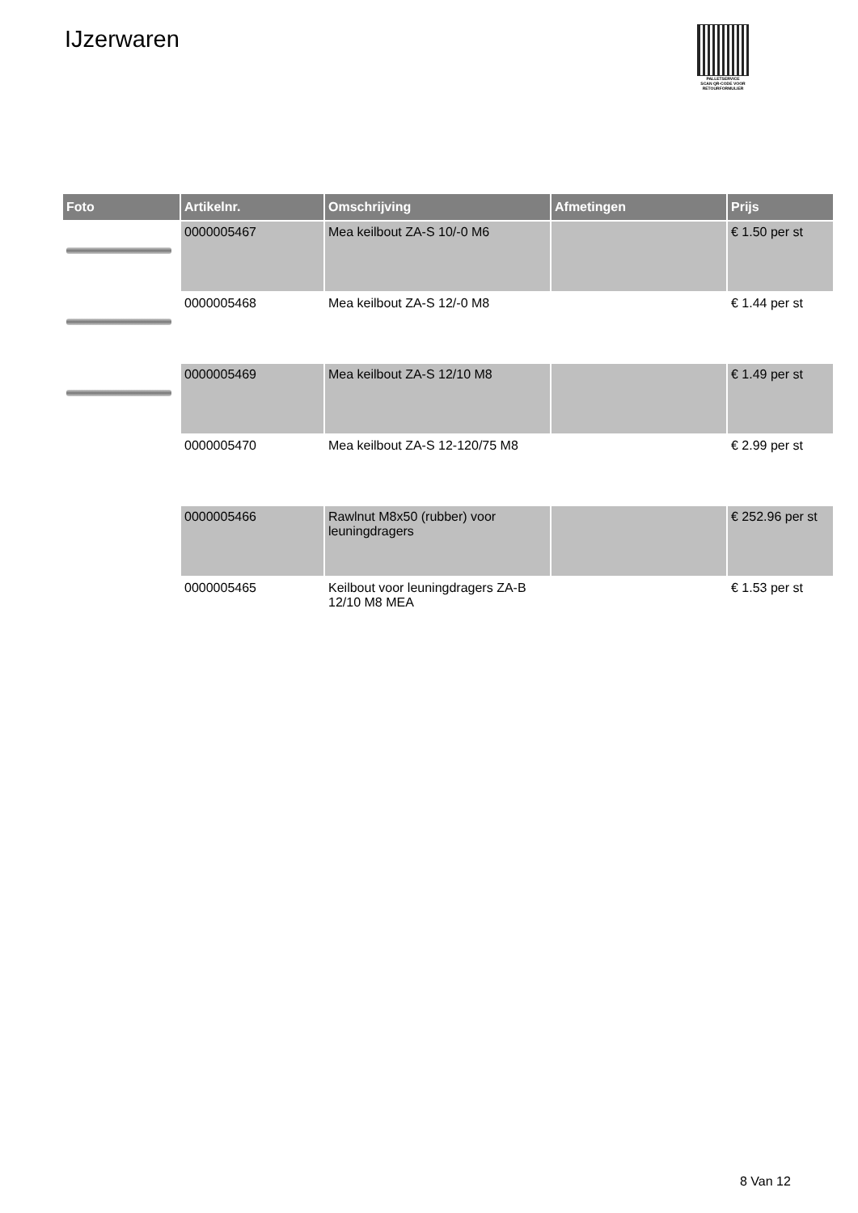IJzerwaren
PALLETSERVICE
SCAN QR-CODE VOOR RETOURFORMULIER
| Foto | Artikelnr. | Omschrijving | Afmetingen | Prijs |
| --- | --- | --- | --- | --- |
| | 0000005467 | Mea keilbout ZA-S 10/-0 M6 | | € 1.50 per st |
| | 0000005468 | Mea keilbout ZA-S 12/-0 M8 | | € 1.44 per st |
| | 0000005469 | Mea keilbout ZA-S 12/10 M8 | | € 1.49 per st |
| | 0000005470 | Mea keilbout ZA-S 12-120/75 M8 | | € 2.99 per st |
| | 0000005466 | Rawlnut M8x50 (rubber) voor leuningdragers | | € 252.96 per st |
| | 0000005465 | Keilbout voor leuningdragers ZA-B 12/10 M8 MEA | | € 1.53 per st |
8 Van 12